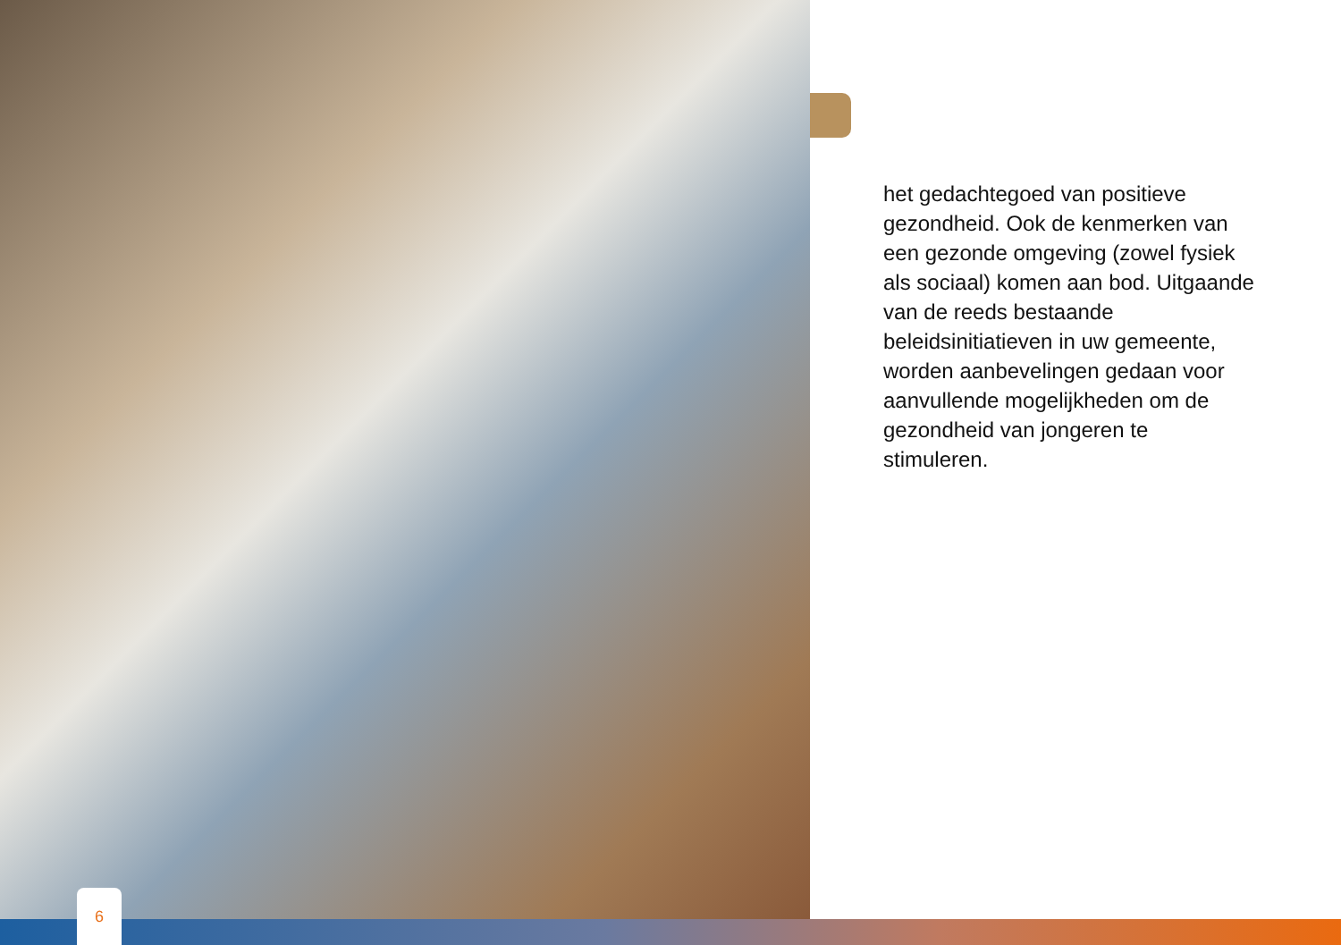het gedachtegoed van positieve gezondheid. Ook de kenmerken van een gezonde omgeving (zowel fysiek als sociaal) komen aan bod. Uitgaande van de reeds bestaande beleidsinitiatieven in uw gemeente, worden aanbevelingen gedaan voor aanvullende mogelijkheden om de gezondheid van jongeren te stimuleren.
6